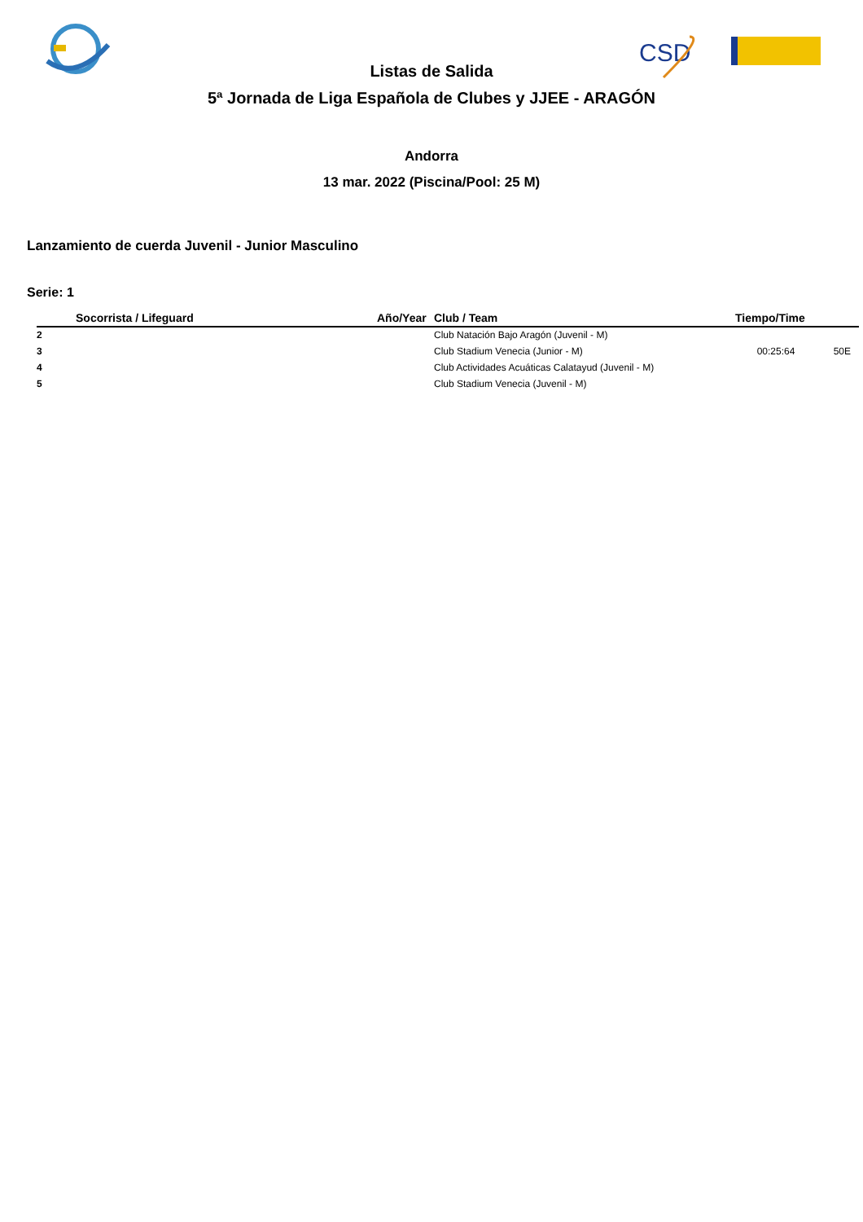CSD
Listas de Salida
5ª Jornada de Liga Española de Clubes y JJEE - ARAGÓN
Andorra
13 mar. 2022 (Piscina/Pool: 25 M)
Lanzamiento de cuerda Juvenil - Junior Masculino
Serie: 1
| | Socorrista / Lifeguard | Año/Year | Club / Team | Tiempo/Time | |
| --- | --- | --- | --- | --- | --- |
| 2 | | | Club Natación Bajo Aragón (Juvenil - M) | | |
| 3 | | | Club Stadium Venecia (Junior - M) | 00:25:64 | 50E |
| 4 | | | Club Actividades Acuáticas Calatayud (Juvenil - M) | | |
| 5 | | | Club Stadium Venecia (Juvenil - M) | | |